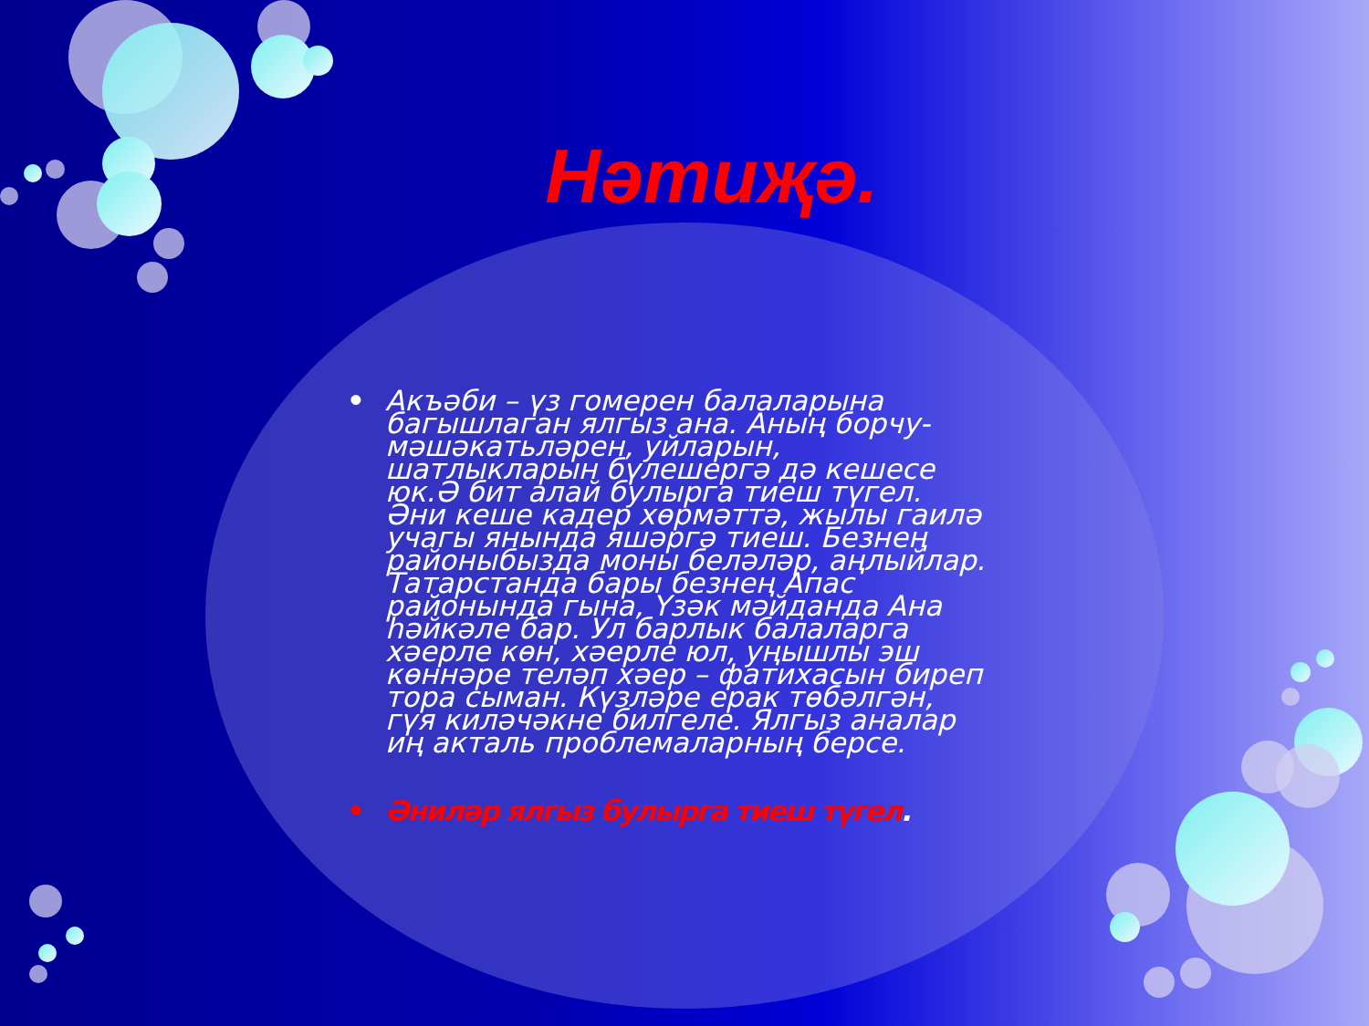Нәтиҗә.
• Акъәби – үз гомерен балаларына багышлаган ялгыз ана. Аның борчу-мәшәкатьләрен, уйларын, шатлыкларын бүлешергә дә кешесе юк.Ә бит алай булырга тиеш түгел. Әни кеше кадер хөрмәттә, жылы гаилә учагы янында яшәргә тиеш. Безнең районыбызда моны беләләр, аңлыйлар. Татарстанда бары безнең Апас районында гына, Үзәк мәйданда Ана һәйкәле бар. Ул барлык балаларга хәерле көн, хәерле юл, уңышлы эш көннәре теләп хәер – фатихасын биреп тора сыман. Күзләре ерак төбәлгән, гүя киләчәкне билгеле. Ялгыз аналар иң акталь проблемаларның берсе.
• Әниләр ялгыз булырга тиеш түгел.